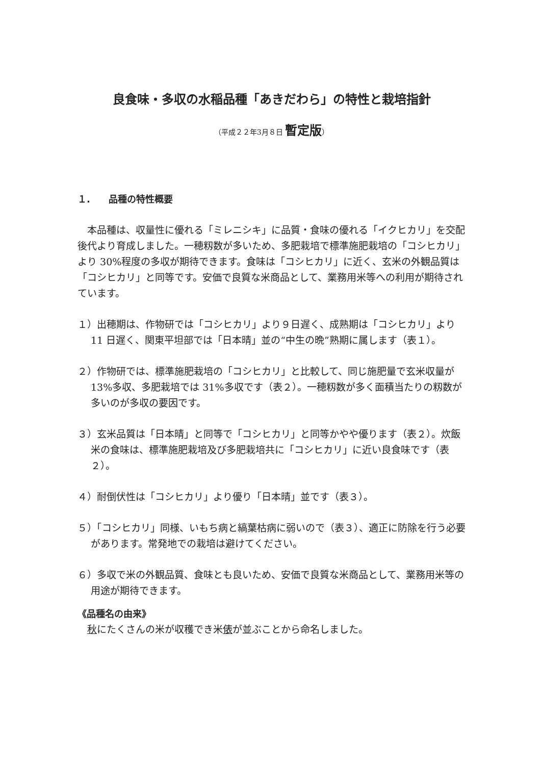良食味・多収の水稲品種「あきだわら」の特性と栽培指針
（平成２２年3月８日 暫定版）
１.　　品種の特性概要
　本品種は、収量性に優れる「ミレニシキ」に品質・食味の優れる「イクヒカリ」を交配後代より育成しました。一穂籾数が多いため、多肥栽培で標準施肥栽培の「コシヒカリ」より 30%程度の多収が期待できます。食味は「コシヒカリ」に近く、玄米の外観品質は「コシヒカリ」と同等です。安価で良質な米商品として、業務用米等への利用が期待されています。
１）出穂期は、作物研では「コシヒカリ」より９日遅く、成熟期は「コシヒカリ」より 11 日遅く、関東平坦部では「日本晴」並の“中生の晩”熟期に属します（表１）。
２）作物研では、標準施肥栽培の「コシヒカリ」と比較して、同じ施肥量で玄米収量が 13%多収、多肥栽培では 31%多収です（表２）。一穂籾数が多く面積当たりの籾数が多いのが多収の要因です。
３）玄米品質は「日本晴」と同等で「コシヒカリ」と同等かやや優ります（表２）。炊飯米の食味は、標準施肥栽培及び多肥栽培共に「コシヒカリ」に近い良食味です（表２）。
４）耐倒伏性は「コシヒカリ」より優り「日本晴」並です（表３）。
５）「コシヒカリ」同様、いもち病と縞葉枯病に弱いので（表３）、適正に防除を行う必要があります。常発地での栽培は避けてください。
６）多収で米の外観品質、食味とも良いため、安価で良質な米商品として、業務用米等の用途が期待できます。
《品種名の由来》
　秋にたくさんの米が収穫でき米俵が並ぶことから命名しました。